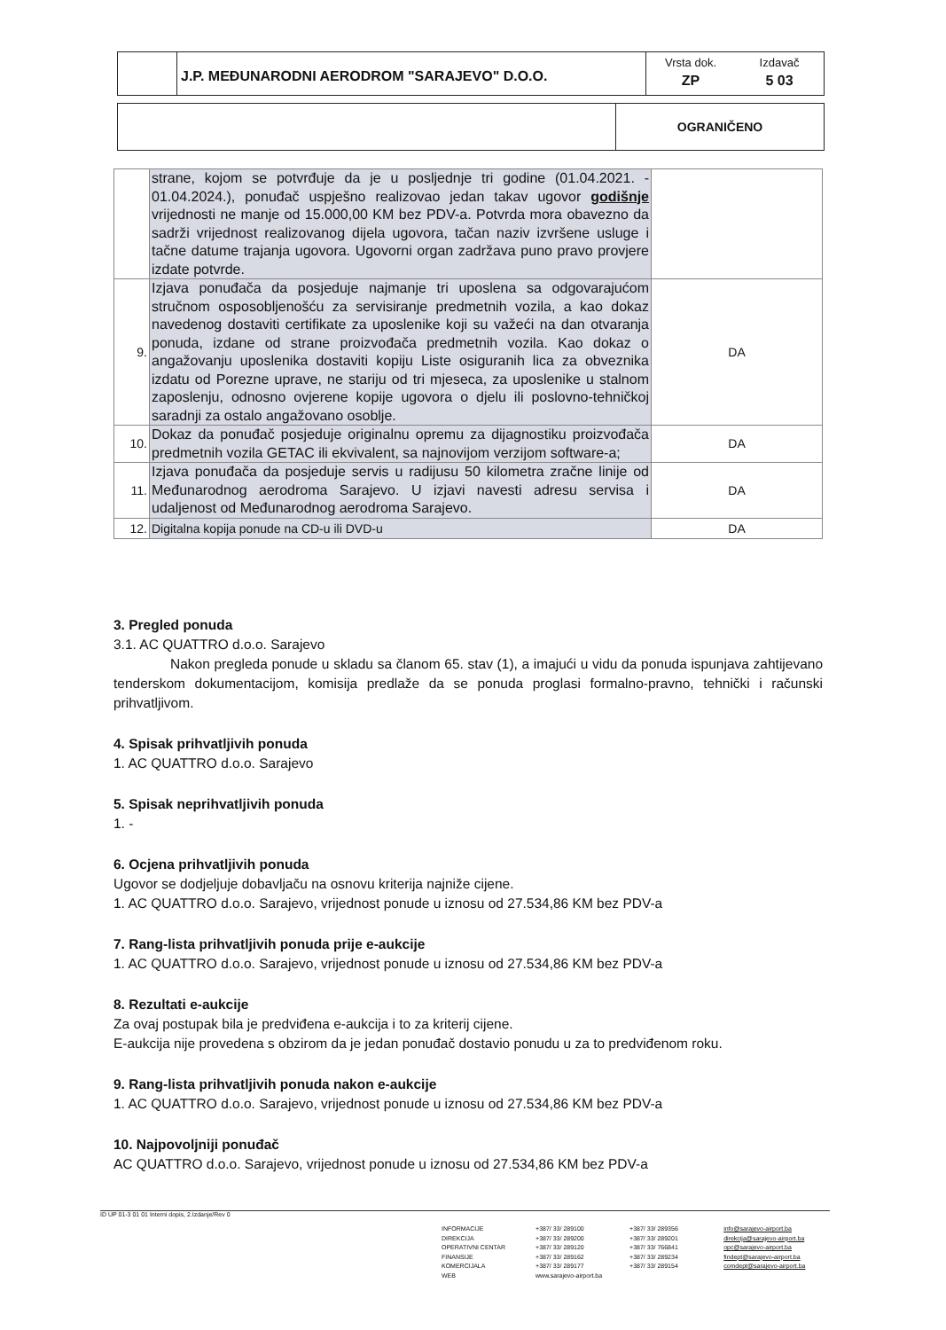J.P. MEĐUNARODNI AERODROM "SARAJEVO" D.O.O.
Vrsta dok.
ZP
Izdavač
5 03
OGRANIČENO
| | strane, kojom se potvrđuje da je u posljednje tri godine (01.04.2021. - 01.04.2024.), ponuđač uspješno realizovao jedan takav ugovor godišnje vrijednosti ne manje od 15.000,00 KM bez PDV-a. Potvrda mora obavezno da sadrži vrijednost realizovanog dijela ugovora, tačan naziv izvršene usluge i tačne datume trajanja ugovora. Ugovorni organ zadržava puno pravo provjere izdate potvrde. | |
| 9. | Izjava ponuđača da posjeduje najmanje tri uposlena sa odgovarajućom stručnom osposobljenošću za servisiranje predmetnih vozila, a kao dokaz navedenog dostaviti certifikate za uposlenike koji su važeći na dan otvaranja ponuda, izdane od strane proizvođača predmetnih vozila. Kao dokaz o angažovanju uposlenika dostaviti kopiju Liste osiguranih lica za obveznika izdatu od Porezne uprave, ne stariju od tri mjeseca, za uposlenike u stalnom zaposlenju, odnosno ovjerene kopije ugovora o djelu ili poslovno-tehničkoj saradnji za ostalo angažovano osoblje. | DA |
| 10. | Dokaz da ponuđač posjeduje originalnu opremu za dijagnostiku proizvođača predmetnih vozila GETAC ili ekvivalent, sa najnovijom verzijom software-a; | DA |
| 11. | Izjava ponuđača da posjeduje servis u radijusu 50 kilometra zračne linije od Međunarodnog aerodroma Sarajevo. U izjavi navesti adresu servisa i udaljenost od Međunarodnog aerodroma Sarajevo. | DA |
| 12. | Digitalna kopija ponude na CD-u ili DVD-u | DA |
3. Pregled ponuda
3.1. AC QUATTRO d.o.o. Sarajevo
Nakon pregleda ponude u skladu sa članom 65. stav (1), a imajući u vidu da ponuda ispunjava zahtijevano tenderskom dokumentacijom, komisija predlaže da se ponuda proglasi formalno-pravno, tehnički i računski prihvatljivom.
4. Spisak prihvatljivih ponuda
1. AC QUATTRO d.o.o. Sarajevo
5. Spisak neprihvatljivih ponuda
1. -
6. Ocjena prihvatljivih ponuda
Ugovor se dodjeljuje dobavljaču na osnovu kriterija najniže cijene.
1. AC QUATTRO d.o.o. Sarajevo, vrijednost ponude u iznosu od 27.534,86 KM bez PDV-a
7. Rang-lista prihvatljivih ponuda prije e-aukcije
1. AC QUATTRO d.o.o. Sarajevo, vrijednost ponude u iznosu od 27.534,86 KM bez PDV-a
8. Rezultati e-aukcije
Za ovaj postupak bila je predviđena e-aukcija i to za kriterij cijene.
E-aukcija nije provedena s obzirom da je jedan ponuđač dostavio ponudu u za to predviđenom roku.
9. Rang-lista prihvatljivih ponuda nakon e-aukcije
1. AC QUATTRO d.o.o. Sarajevo, vrijednost ponude u iznosu od 27.534,86 KM bez PDV-a
10. Najpovoljniji ponuđač
AC QUATTRO d.o.o. Sarajevo, vrijednost ponude u iznosu od 27.534,86 KM bez PDV-a
ID UP 01-3 01 01 Interni dopis, 2.Izdanje/Rev 0
INFORMACIJE
DIREKCIJA
OPERATIVNI CENTAR
FINANSIJE
KOMERCIJALA
WEB
+387/ 33/ 289100
+387/ 33/ 289200
+387/ 33/ 289120
+387/ 33/ 289162
+387/ 33/ 289177
www.sarajevo-airport.ba
+387/ 33/ 289356
+387/ 33/ 289201
+387/ 33/ 766841
+387/ 33/ 289234
+387/ 33/ 289154
info@sarajevo-airport.ba
direkcija@sarajevo-airport.ba
opc@sarajevo-airport.ba
findept@sarajevo-airport.ba
comdept@sarajevo-airport.ba